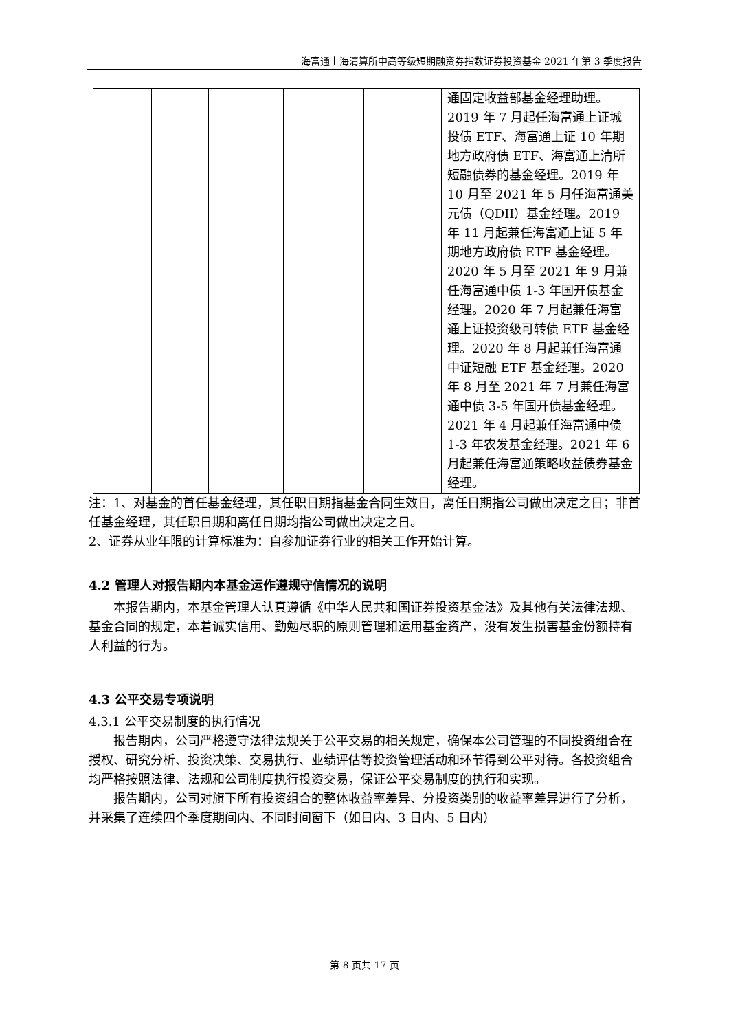海富通上海清算所中高等级短期融资券指数证券投资基金 2021 年第 3 季度报告
| | | | | | 通固定收益部基金经理助理。2019 年 7 月起任海富通上证城投债 ETF、海富通上证 10 年期地方政府债 ETF、海富通上清所短融债券的基金经理。2019 年 10 月至 2021 年 5 月任海富通美元债（QDII）基金经理。2019 年 11 月起兼任海富通上证 5 年期地方政府债 ETF 基金经理。2020 年 5 月至 2021 年 9 月兼任海富通中债 1-3 年国开债基金经理。2020 年 7 月起兼任海富通上证投资级可转债 ETF 基金经理。2020 年 8 月起兼任海富通中证短融 ETF 基金经理。2020 年 8 月至 2021 年 7 月兼任海富通中债 3-5 年国开债基金经理。2021 年 4 月起兼任海富通中债 1-3 年农发基金经理。2021 年 6 月起兼任海富通策略收益债券基金经理。 |
注：1、对基金的首任基金经理，其任职日期指基金合同生效日，离任日期指公司做出决定之日；非首任基金经理，其任职日期和离任日期均指公司做出决定之日。
2、证券从业年限的计算标准为：自参加证券行业的相关工作开始计算。
4.2 管理人对报告期内本基金运作遵规守信情况的说明
本报告期内，本基金管理人认真遵循《中华人民共和国证券投资基金法》及其他有关法律法规、基金合同的规定，本着诚实信用、勤勉尽职的原则管理和运用基金资产，没有发生损害基金份额持有人利益的行为。
4.3 公平交易专项说明
4.3.1 公平交易制度的执行情况
报告期内，公司严格遵守法律法规关于公平交易的相关规定，确保本公司管理的不同投资组合在授权、研究分析、投资决策、交易执行、业绩评估等投资管理活动和环节得到公平对待。各投资组合均严格按照法律、法规和公司制度执行投资交易，保证公平交易制度的执行和实现。
报告期内，公司对旗下所有投资组合的整体收益率差异、分投资类别的收益率差异进行了分析，并采集了连续四个季度期间内、不同时间窗下（如日内、3 日内、5 日内）
第 8 页共 17 页